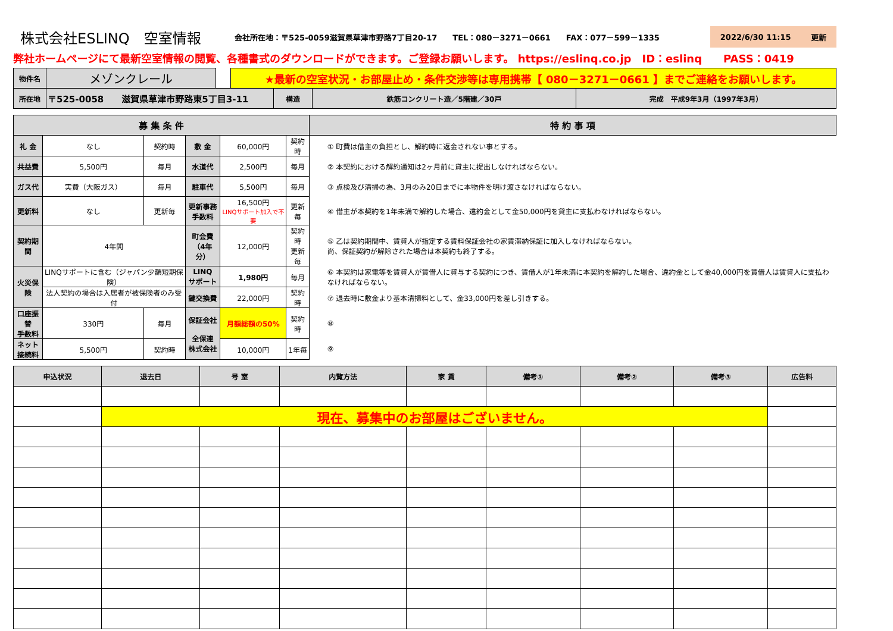株式会社ESLINQ　空室情報
会社所在地：〒525-0059滋賀県草津市野路7丁目20-17　　TEL：080－3271－0661　　FAX：077－599－1335
2022/6/30 11:15 更新
弊社ホームページにて最新空室情報の閲覧、各種書式のダウンロードができます。ご登録お願いします。 https://eslinq.co.jp　ID：eslinq　　PASS：0419
| 物件名 | メゾンクレール | | ★最新の空室状況・お部屋止め・条件交渉等は専用携帯【 080－3271－0661 】までご連絡をお願いします。 | | | |
| 所在地 | 〒525-0058 滋賀県草津市野路東5丁目3-11 | | | 構造 | 鉄筋コンクリート造／5階建／30戸 | 完成 平成9年3月（1997年3月） |
| 募 集 条 件 | | | | | | 特 約 事 項 |
| --- | --- | --- | --- | --- | --- | --- |
| 礼 金 | なし | 契約時 | 敷 金 | 60,000円 | 契約時 | ① 町費は借主の負担とし、解約時に返金されない事とする。 |
| 共益費 | 5,500円 | 毎月 | 水道代 | 2,500円 | 毎月 | ② 本契約における解約通知は2ヶ月前に貸主に提出しなければならない。 |
| ガス代 | 実費（大阪ガス） | 毎月 | 駐車代 | 5,500円 | 毎月 | ③ 点検及び清掃の為、3月のみ20日までに本物件を明け渡さなければならない。 |
| 更新料 | なし | 更新毎 | 更新事務 手数料 | 16,500円 LINQサポート加入で不要 | 更新毎 | ④ 借主が本契約を1年未満で解約した場合、違約金として金50,000円を貸主に支払わなければならない。 |
| 契約期間 | 4年間 | | 町会費 （4年分） | 12,000円 | 契約時 更新毎 | ⑤ 乙は契約期間中、賃貸人が指定する賃料保証会社の家賃滞納保証に加入しなければならない。 尚、保証契約が解除された場合は本契約も終了する。 |
| 火災保険 | LINQサポートに含む（ジャパン少額短期保険） | | LINQ サポート | 1,980円 | 毎月 | ⑥ 本契約は家電等を賃貸人が賃借人に貸与する契約につき、賃借人が1年未満に本契約を解約した場合、違約金として金40,000円を賃借人は賃貸人に支払わなければならない。 |
| | 法人契約の場合は入居者が被保険者のみ受付 | | 鍵交換費 | 22,000円 | 契約時 | ⑦ 退去時に敷金より基本清掃料として、金33,000円を差し引きする。 |
| 口座振替 手数料 | 330円 | 毎月 | 保証会社 全保連 株式会社 | 月額総額の50% | 契約時 | ⑧ |
| ネット 接続料 | 5,500円 | 契約時 | | 10,000円 | 1年毎 | ⑨ |
| 申込状況 | 退去日 | 号 室 | 内覧方法 | 家 賃 | 備考① | 備考② | 備考③ | 広告料 |
| --- | --- | --- | --- | --- | --- | --- | --- | --- |
| | 現在、募集中のお部屋はございません。 | | | | | | | |